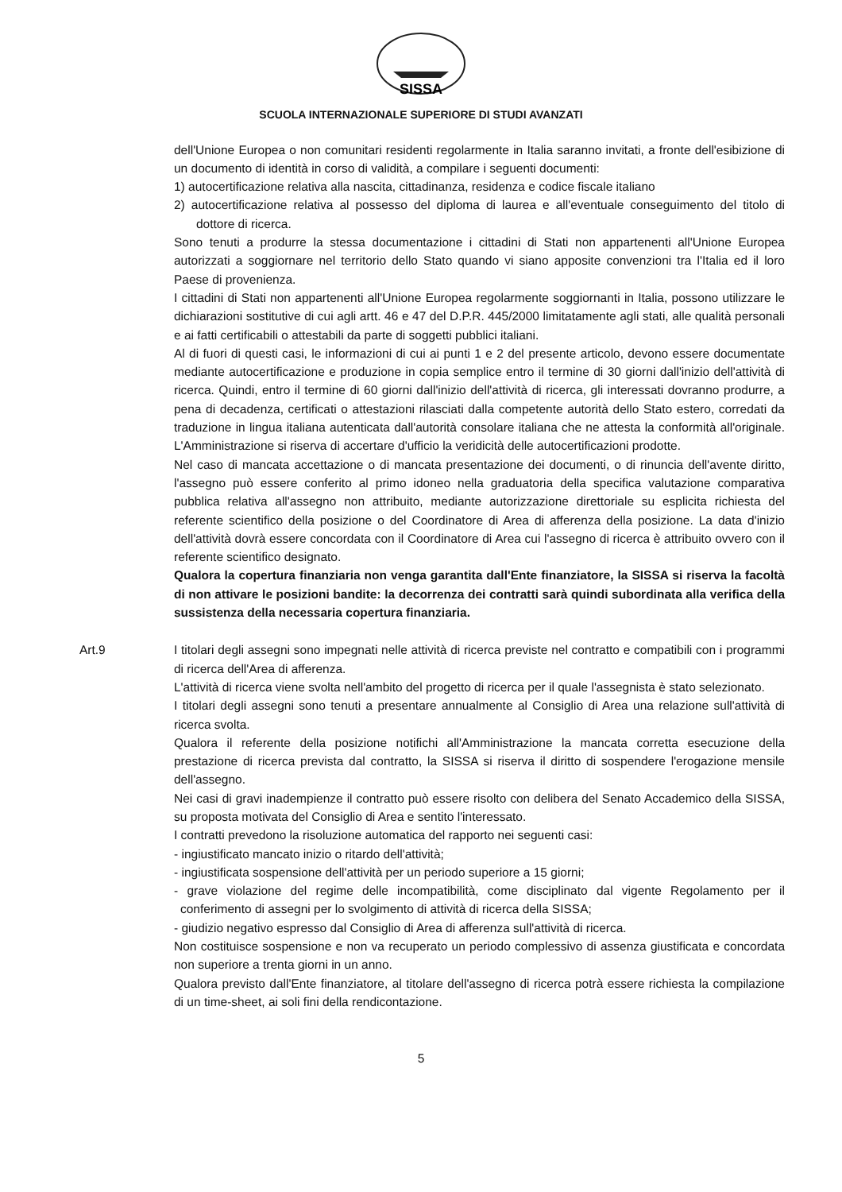SISSA
SCUOLA INTERNAZIONALE SUPERIORE DI STUDI AVANZATI
dell'Unione Europea o non comunitari residenti regolarmente in Italia saranno invitati, a fronte dell'esibizione di un documento di identità in corso di validità, a compilare i seguenti documenti:
1) autocertificazione relativa alla nascita, cittadinanza, residenza e codice fiscale italiano
2) autocertificazione relativa al possesso del diploma di laurea e all'eventuale conseguimento del titolo di dottore di ricerca.
Sono tenuti a produrre la stessa documentazione i cittadini di Stati non appartenenti all'Unione Europea autorizzati a soggiornare nel territorio dello Stato quando vi siano apposite convenzioni tra l'Italia ed il loro Paese di provenienza.
I cittadini di Stati non appartenenti all'Unione Europea regolarmente soggiornanti in Italia, possono utilizzare le dichiarazioni sostitutive di cui agli artt. 46 e 47 del D.P.R. 445/2000 limitatamente agli stati, alle qualità personali e ai fatti certificabili o attestabili da parte di soggetti pubblici italiani.
Al di fuori di questi casi, le informazioni di cui ai punti 1 e 2 del presente articolo, devono essere documentate mediante autocertificazione e produzione in copia semplice entro il termine di 30 giorni dall'inizio dell'attività di ricerca. Quindi, entro il termine di 60 giorni dall'inizio dell'attività di ricerca, gli interessati dovranno produrre, a pena di decadenza, certificati o attestazioni rilasciati dalla competente autorità dello Stato estero, corredati da traduzione in lingua italiana autenticata dall'autorità consolare italiana che ne attesta la conformità all'originale. L'Amministrazione si riserva di accertare d'ufficio la veridicità delle autocertificazioni prodotte.
Nel caso di mancata accettazione o di mancata presentazione dei documenti, o di rinuncia dell'avente diritto, l'assegno può essere conferito al primo idoneo nella graduatoria della specifica valutazione comparativa pubblica relativa all'assegno non attribuito, mediante autorizzazione direttoriale su esplicita richiesta del referente scientifico della posizione o del Coordinatore di Area di afferenza della posizione. La data d'inizio dell'attività dovrà essere concordata con il Coordinatore di Area cui l'assegno di ricerca è attribuito ovvero con il referente scientifico designato.
Qualora la copertura finanziaria non venga garantita dall'Ente finanziatore, la SISSA si riserva la facoltà di non attivare le posizioni bandite: la decorrenza dei contratti sarà quindi subordinata alla verifica della sussistenza della necessaria copertura finanziaria.
Art.9 I titolari degli assegni sono impegnati nelle attività di ricerca previste nel contratto e compatibili con i programmi di ricerca dell'Area di afferenza.
L'attività di ricerca viene svolta nell'ambito del progetto di ricerca per il quale l'assegnista è stato selezionato.
I titolari degli assegni sono tenuti a presentare annualmente al Consiglio di Area una relazione sull'attività di ricerca svolta.
Qualora il referente della posizione notifichi all'Amministrazione la mancata corretta esecuzione della prestazione di ricerca prevista dal contratto, la SISSA si riserva il diritto di sospendere l'erogazione mensile dell'assegno.
Nei casi di gravi inadempienze il contratto può essere risolto con delibera del Senato Accademico della SISSA, su proposta motivata del Consiglio di Area e sentito l'interessato.
I contratti prevedono la risoluzione automatica del rapporto nei seguenti casi:
- ingiustificato mancato inizio o ritardo dell'attività;
- ingiustificata sospensione dell'attività per un periodo superiore a 15 giorni;
- grave violazione del regime delle incompatibilità, come disciplinato dal vigente Regolamento per il conferimento di assegni per lo svolgimento di attività di ricerca della SISSA;
- giudizio negativo espresso dal Consiglio di Area di afferenza sull'attività di ricerca.
Non costituisce sospensione e non va recuperato un periodo complessivo di assenza giustificata e concordata non superiore a trenta giorni in un anno.
Qualora previsto dall'Ente finanziatore, al titolare dell'assegno di ricerca potrà essere richiesta la compilazione di un time-sheet, ai soli fini della rendicontazione.
5